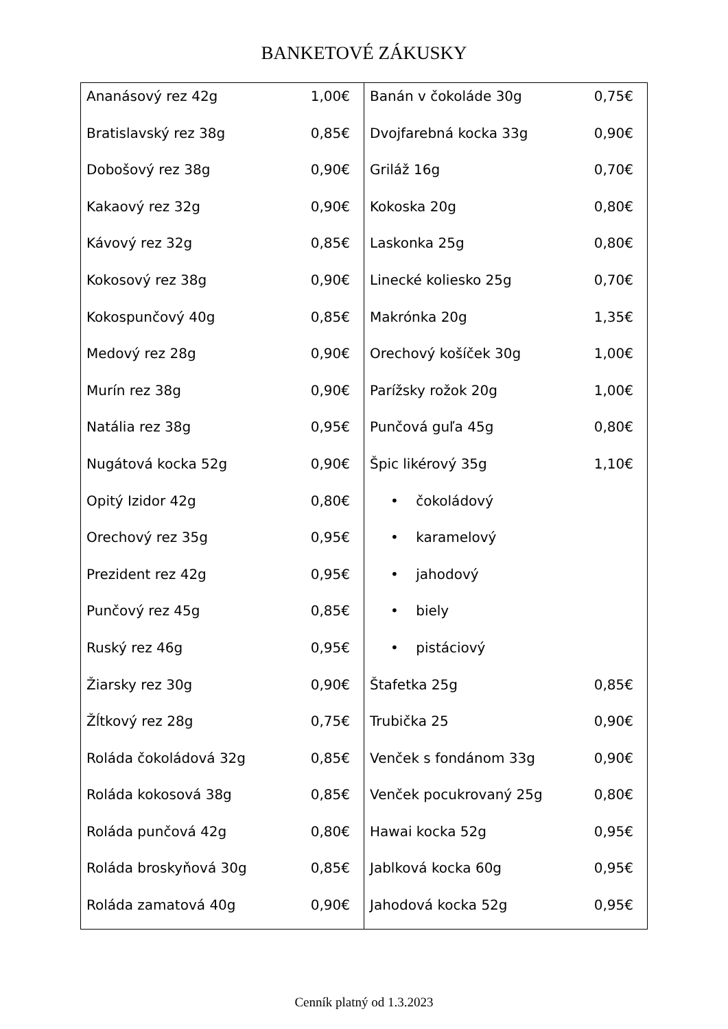BANKETOVÉ ZÁKUSKY
| Ananásový rez 42g 1,00€ Bratislavský rez 38g 0,85€ Dobošový rez 38g 0,90€ Kakaový rez 32g 0,90€ Kávový rez 32g 0,85€ Kokosový rez 38g 0,90€ Kokospunčový 40g 0,85€ Medový rez 28g 0,90€ Murín rez 38g 0,90€ Natália rez 38g 0,95€ Nugátová kocka 52g 0,90€ Opitý Izidor 42g 0,80€ Orechový rez 35g 0,95€ Prezident rez 42g 0,95€ Punčový rez 45g 0,85€ Ruský rez 46g 0,95€ Žiarsky rez 30g 0,90€ Žĺtkový rez 28g 0,75€ Roláda čokoládová 32g 0,85€ Roláda kokosová 38g 0,85€ Roláda punčová 42g 0,80€ Roláda broskyňová 30g 0,85€ Roláda zamatová 40g 0,90€ | Banán v čokoláde 30g 0,75€ Dvojfarebná kocka 33g 0,90€ Griláž 16g 0,70€ Kokoska 20g 0,80€ Laskonka 25g 0,80€ Linecké koliesko 25g 0,70€ Makrónka 20g 1,35€ Orechový košíček 30g 1,00€ Parížsky rožok 20g 1,00€ Punčová guľa 45g 0,80€ Špic likérový 35g 1,10€ • čokoládový • karamelový • jahodový • biely • pistáciový Štafetka 25g 0,85€ Trubička 25 0,90€ Venček s fondánom 33g 0,90€ Venček pocukrovaný 25g 0,80€ Hawai kocka 52g 0,95€ Jablková kocka 60g 0,95€ Jahodová kocka 52g 0,95€ |
Cenník platný od 1.3.2023